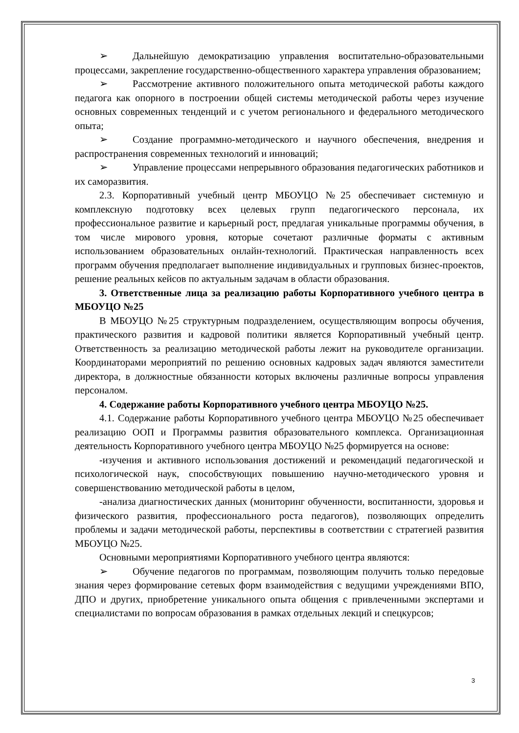➢ Дальнейшую демократизацию управления воспитательно-образовательными процессами, закрепление государственно-общественного характера управления образованием;
➢ Рассмотрение активного положительного опыта методической работы каждого педагога как опорного в построении общей системы методической работы через изучение основных современных тенденций и с учетом регионального и федерального методического опыта;
➢ Создание программно-методического и научного обеспечения, внедрения и распространения современных технологий и инноваций;
➢ Управление процессами непрерывного образования педагогических работников и их саморазвития.
2.3. Корпоративный учебный центр МБОУЦО №25 обеспечивает системную и комплексную подготовку всех целевых групп педагогического персонала, их профессиональное развитие и карьерный рост, предлагая уникальные программы обучения, в том числе мирового уровня, которые сочетают различные форматы с активным использованием образовательных онлайн-технологий. Практическая направленность всех программ обучения предполагает выполнение индивидуальных и групповых бизнес-проектов, решение реальных кейсов по актуальным задачам в области образования.
3. Ответственные лица за реализацию работы Корпоративного учебного центра в МБОУЦО №25
В МБОУЦО №25 структурным подразделением, осуществляющим вопросы обучения, практического развития и кадровой политики является Корпоративный учебный центр. Ответственность за реализацию методической работы лежит на руководителе организации. Координаторами мероприятий по решению основных кадровых задач являются заместители директора, в должностные обязанности которых включены различные вопросы управления персоналом.
4. Содержание работы Корпоративного учебного центра МБОУЦО №25.
4.1. Содержание работы Корпоративного учебного центра МБОУЦО №25 обеспечивает реализацию ООП и Программы развития образовательного комплекса. Организационная деятельность Корпоративного учебного центра МБОУЦО №25 формируется на основе:
-изучения и активного использования достижений и рекомендаций педагогической и психологической наук, способствующих повышению научно-методического уровня и совершенствованию методической работы в целом,
-анализа диагностических данных (мониторинг обученности, воспитанности, здоровья и физического развития, профессионального роста педагогов), позволяющих определить проблемы и задачи методической работы, перспективы в соответствии с стратегией развития МБОУЦО №25.
Основными мероприятиями Корпоративного учебного центра являются:
➢ Обучение педагогов по программам, позволяющим получить только передовые знания через формирование сетевых форм взаимодействия с ведущими учреждениями ВПО, ДПО и других, приобретение уникального опыта общения с привлеченными экспертами и специалистами по вопросам образования в рамках отдельных лекций и спецкурсов;
3